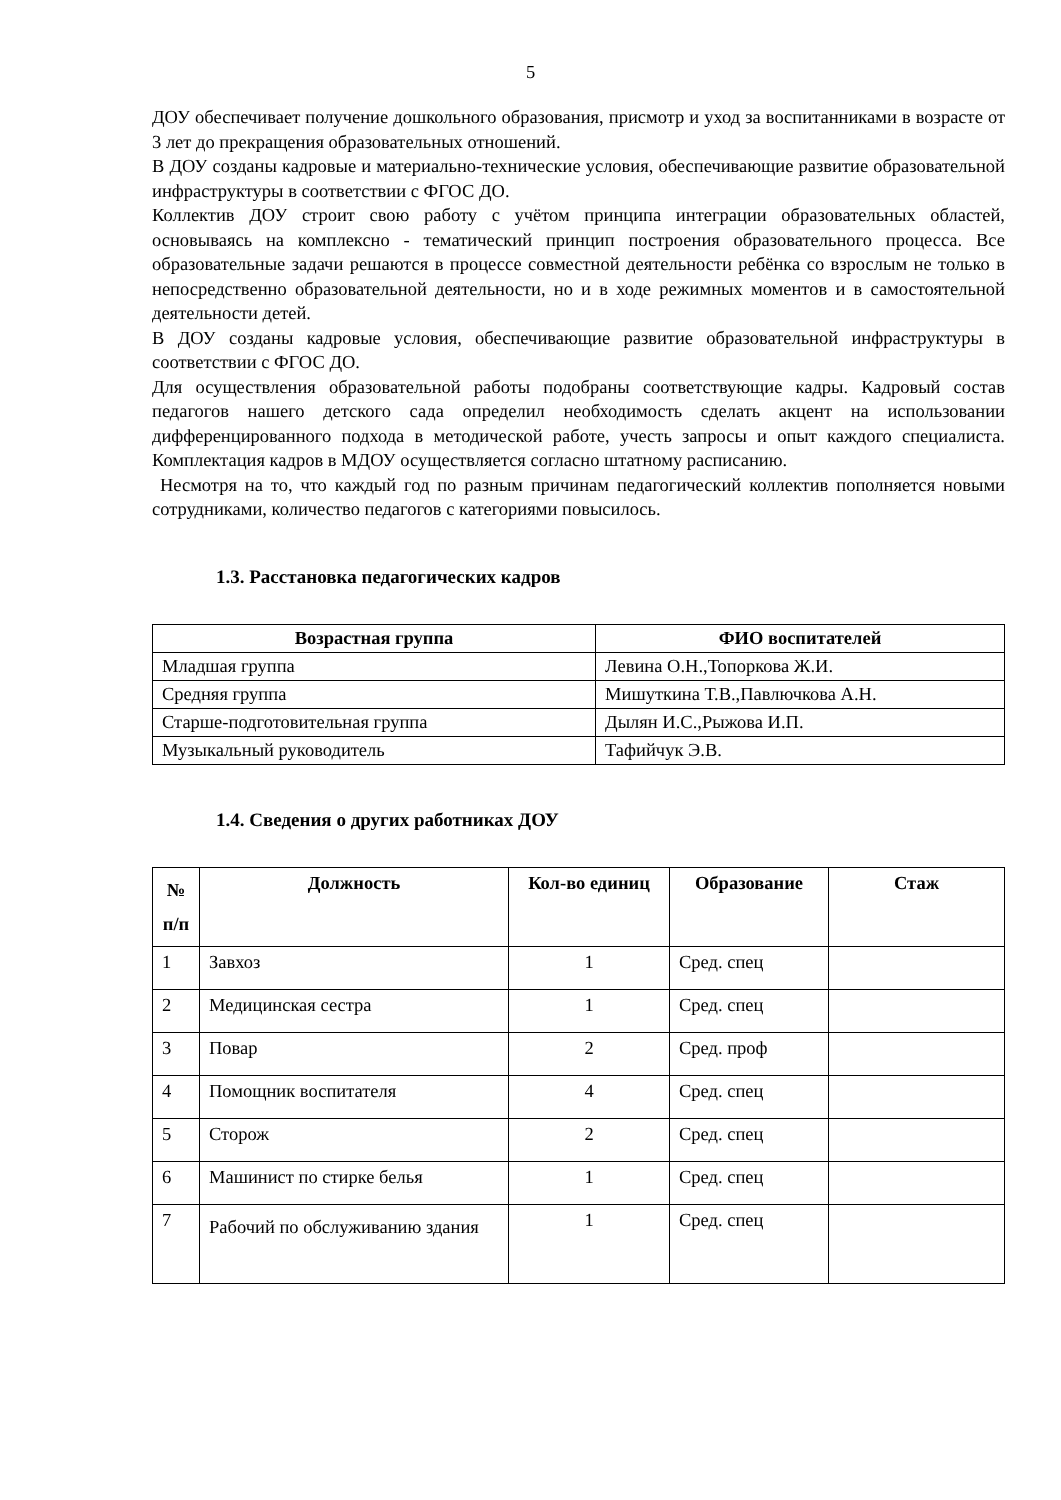5
ДОУ обеспечивает получение дошкольного образования, присмотр и уход за воспитанниками в возрасте от 3 лет до прекращения образовательных отношений.
В ДОУ созданы кадровые и материально-технические условия, обеспечивающие развитие образовательной инфраструктуры в соответствии с ФГОС ДО.
Коллектив ДОУ строит свою работу с учётом принципа интеграции образовательных областей, основываясь на комплексно - тематический принцип построения образовательного процесса. Все образовательные задачи решаются в процессе совместной деятельности ребёнка со взрослым не только в непосредственно образовательной деятельности, но и в ходе режимных моментов и в самостоятельной деятельности детей.
В ДОУ созданы кадровые условия, обеспечивающие развитие образовательной инфраструктуры в соответствии с ФГОС ДО.
Для осуществления образовательной работы подобраны соответствующие кадры. Кадровый состав педагогов нашего детского сада определил необходимость сделать акцент на использовании дифференцированного подхода в методической работе, учесть запросы и опыт каждого специалиста. Комплектация кадров в МДОУ осуществляется согласно штатному расписанию.
Несмотря на то, что каждый год по разным причинам педагогический коллектив пополняется новыми сотрудниками, количество педагогов с категориями повысилось.
1.3. Расстановка педагогических кадров
| Возрастная группа | ФИО воспитателей |
| --- | --- |
| Младшая группа | Левина О.Н.,Топоркова Ж.И. |
| Средняя группа | Мишуткина Т.В.,Павлючкова А.Н. |
| Старше-подготовительная группа | Дылян И.С.,Рыжова И.П. |
| Музыкальный руководитель | Тафийчук Э.В. |
1.4. Сведения о других работниках ДОУ
| № п/п | Должность | Кол-во единиц | Образование | Стаж |
| --- | --- | --- | --- | --- |
| 1 | Завхоз | 1 | Сред. спец | |
| 2 | Медицинская сестра | 1 | Сред. спец | |
| 3 | Повар | 2 | Сред. проф | |
| 4 | Помощник воспитателя | 4 | Сред. спец | |
| 5 | Сторож | 2 | Сред. спец | |
| 6 | Машинист по стирке белья | 1 | Сред. спец | |
| 7 | Рабочий по обслуживанию здания | 1 | Сред. спец | |